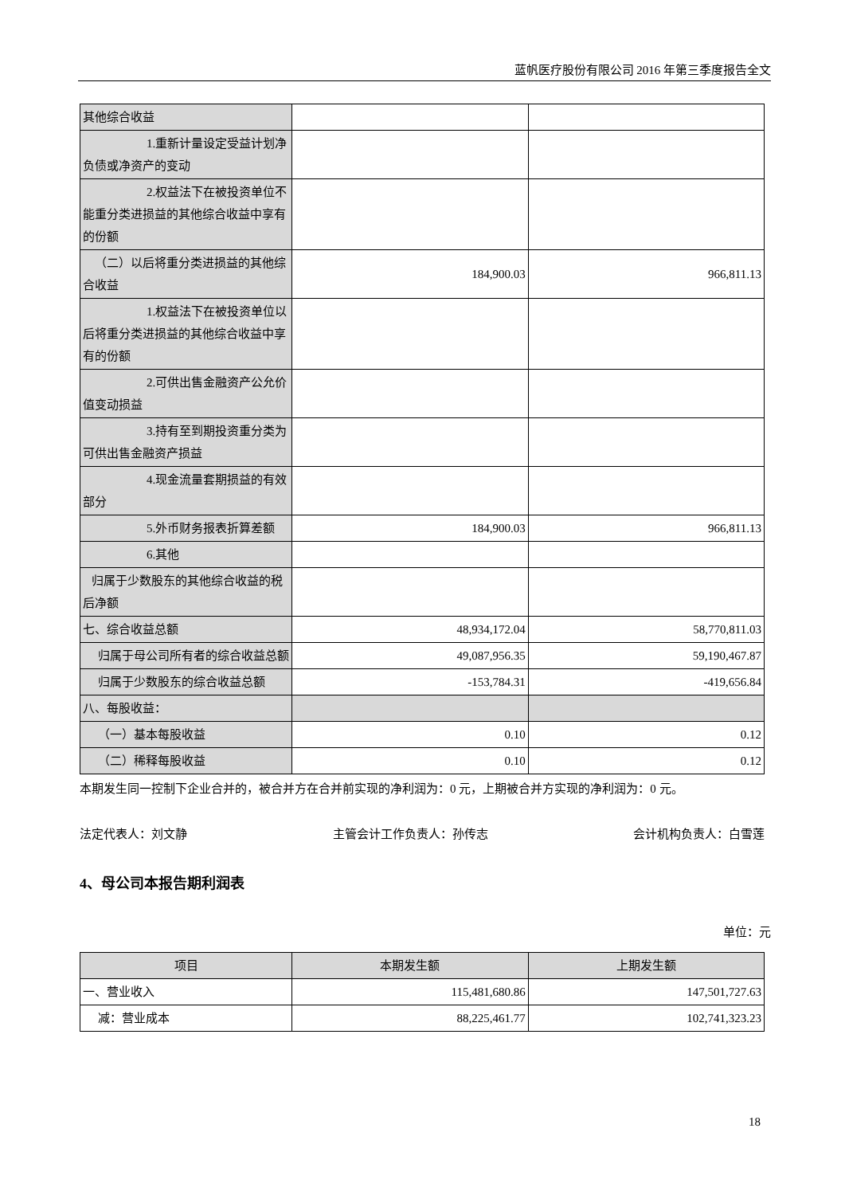蓝帆医疗股份有限公司 2016 年第三季度报告全文
| 其他综合收益 | | |
| 1.重新计量设定受益计划 净负债或净资产的变动 | | |
| 2.权益法下在被投资单位 不能重分类进损益的其他综合收益中享有的份额 | | |
| （二）以后将重分类进损益的其他综合收益 | 184,900.03 | 966,811.13 |
| 1.权益法下在被投资单位 以后将重分类进损益的其他综合收益中享有的份额 | | |
| 2.可供出售金融资产公允 价值变动损益 | | |
| 3.持有至到期投资重分类 为可供出售金融资产损益 | | |
| 4.现金流量套期损益的有 效部分 | | |
| 5.外币财务报表折算差额 | 184,900.03 | 966,811.13 |
| 6.其他 | | |
| 归属于少数股东的其他综合收益的税后净额 | | |
| 七、综合收益总额 | 48,934,172.04 | 58,770,811.03 |
| 归属于母公司所有者的综合收益总额 | 49,087,956.35 | 59,190,467.87 |
| 归属于少数股东的综合收益总额 | -153,784.31 | -419,656.84 |
| 八、每股收益： | | |
| （一）基本每股收益 | 0.10 | 0.12 |
| （二）稀释每股收益 | 0.10 | 0.12 |
本期发生同一控制下企业合并的，被合并方在合并前实现的净利润为：0 元，上期被合并方实现的净利润为：0 元。
法定代表人：刘文静 主管会计工作负责人：孙传志 会计机构负责人：白雪莲
4、母公司本报告期利润表
单位：元
| 项目 | 本期发生额 | 上期发生额 |
| --- | --- | --- |
| 一、营业收入 | 115,481,680.86 | 147,501,727.63 |
| 减：营业成本 | 88,225,461.77 | 102,741,323.23 |
18